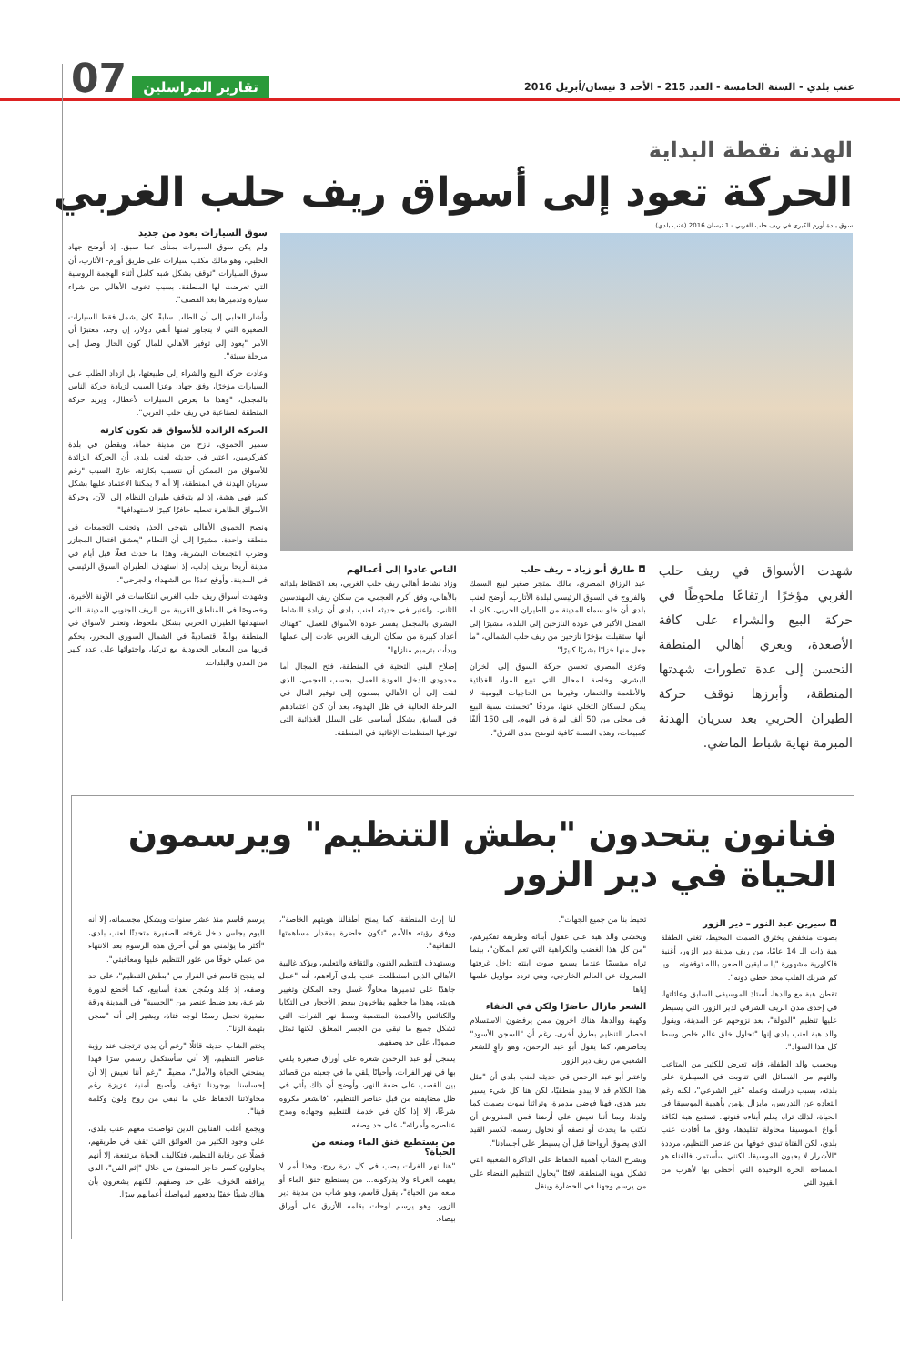عنب بلدي - السنة الخامسة - العدد 215 - الأحد 3 نيسان/أبريل 2016
07 تقارير المراسلين
الهدنة نقطة البداية
الحركة تعود إلى أسواق ريف حلب الغربي
سوق بلدة أورم الكبرى في ريف حلب الغربي - 1 نيسان 2016 (عنب بلدي)
شهدت الأسواق في ريف حلب الغربي مؤخرًا ارتفاعًا ملحوظًا في حركة البيع والشراء على كافة الأصعدة، ويعزي أهالي المنطقة التحسن إلى عدة تطورات شهدتها المنطقة، وأبرزها توقف حركة الطيران الحربي بعد سريان الهدنة المبرمة نهاية شباط الماضي.
◘ طارق أبو زياد – ريف حلب
عبد الرزاق المصري، مالك لمتجر صغير لبيع السمك والفروج في السوق الرئيسي لبلدة الأتارب، أوضح لعنب بلدي أن خلو سماء المدينة من الطيران الحربي، كان له الفضل الأكبر في عودة النازحين إلى البلدة، مشيرًا إلى أنها استقبلت مؤخرًا نازحين من ريف حلب الشمالي، "ما جعل منها خزانًا بشريًا كبيرًا".
وعزى المصري تحسن حركة السوق إلى الخزان البشري، وخاصة المحال التي تبيع المواد الغذائية والأطعمة والخضار، وغيرها من الحاجيات اليومية، لا يمكن للسكان التخلي عنها، مردفًا "تحسنت نسبة البيع في محلي من 50 ألف ليرة في اليوم، إلى 150 ألفًا كمبيعات، وهذه النسبة كافية لتوضح مدى الفرق".
الناس عادوا إلى أعمالهم
وزاد نشاط أهالي ريف حلب الغربي، بعد اكتظاظ بلداته بالأهالي، وفق أكرم العجمي، من سكان ريف المهندسين الثاني، واعتبر في حديثه لعنب بلدي أن زيادة النشاط البشري بالمجمل يفسر عودة الأسواق للعمل، "فهناك أعداد كبيرة من سكان الريف الغربي عادت إلى عملها وبدأت بترميم منازلها".
إصلاح البنى التحتية في المنطقة، فتح المجال أما محدودي الدخل للعودة للعمل، بحسب العجمي، الذي لفت إلى أن الأهالي يسعون إلى توفير المال في المرحلة الحالية في ظل الهدوء، بعد أن كان اعتمادهم في السابق بشكل أساسي على السلل الغذائية التي توزعها المنظمات الإغاثية في المنطقة.
سوق السيارات يعود من جديد
ولم يكن سوق السيارات بمنأى عما سبق، إذ أوضح جهاد الحلبي، وهو مالك مكتب سيارات على طريق أورم- الأتارب، أن سوق السيارات "توقف بشكل شبه كامل أثناء الهجمة الروسية التي تعرضت لها المنطقة، بسبب تخوف الأهالي من شراء سيارة وتدميرها بعد القصف".
وأشار الحلبي إلى أن الطلب سابقًا كان يشمل فقط السيارات الصغيرة التي لا يتجاوز ثمنها ألفي دولار، إن وجد، معتبرًا أن الأمر "يعود إلى توفير الأهالي للمال كون الحال وصل إلى مرحلة سيئة".
وعادت حركة البيع والشراء إلى طبيعتها، بل ازداد الطلب على السيارات مؤخرًا، وفق جهاد، وعزا السبب لزيادة حركة الناس بالمجمل، "وهذا ما يعرض السيارات لأعطال، ويزيد حركة المنطقة الصناعية في ريف حلب الغربي".
الحركة الزائدة للأسواق قد تكون كارثة
سمير الحموي، نازح من مدينة حماة، ويقطن في بلدة كفركرمين، اعتبر في حديثه لعنب بلدي أن الحركة الزائدة للأسواق من الممكن أن تتسبب بكارثة، عازيًا السبب "رغم سريان الهدنة في المنطقة، إلا أنه لا يمكننا الاعتماد عليها بشكل كبير فهي هشة، إذ لم يتوقف طيران النظام إلى الآن، وحركة الأسواق الظاهرة تعطيه حافزًا كبيرًا لاستهدافها".
ونصح الحموي الأهالي بتوخي الحذر وتجنب التجمعات في منطقة واحدة، مشيرًا إلى أن النظام "يعشق افتعال المجازر وضرب التجمعات البشرية، وهذا ما حدث فعلًا قبل أيام في مدينة أريحا بريف إدلب، إذ استهدف الطيران السوق الرئيسي في المدينة، وأوقع عددًا من الشهداء والجرحى".
وشهدت أسواق ريف حلب الغربي انتكاسات في الآونة الأخيرة، وخصوصًا في المناطق القريبة من الريف الجنوبي للمدينة، التي استهدفها الطيران الحربي بشكل ملحوظ، وتعتبر الأسواق في المنطقة بوابةً اقتصاديةً في الشمال السوري المحرر، بحكم قربها من المعابر الحدودية مع تركيا، واحتوائها على عدد كبير من المدن والبلدات.
فنانون يتحدون "بطش التنظيم" ويرسمون الحياة في دير الزور
◘ سيرين عبد النور – دير الزور
بصوت منخفض يخترق الصمت المحيط، تغني الطفلة هبة ذات الـ 14 عامًا، من ريف مدينة دير الزور، أغنية فلكلورية مشهورة "يا سايقين الضعن بالله توقفونه... ويا كم شريك القلب محد خطى دونه".
تقطن هبة مع والدها، أستاذ الموسيقى السابق وعائلتها، في إحدى مدن الريف الشرقي لدير الزور، التي يسيطر عليها تنظيم "الدولة"، بعد نزوحهم عن المدينة، ويقول والد هبة لعنب بلدي إنها "تحاول خلق عالم خاص وسط كل هذا السواد".
وبحسب والد الطفلة، فإنه تعرض للكثير من المتاعب والتهم من الفصائل التي تناوبت في السيطرة على بلدته، بسبب دراسته وعمله "غير الشرعي"، لكنه رغم ابتعاده عن التدريس، مايزال يؤمن بأهمية الموسيقا في الحياة، لذلك تراه يعلم أبناءه فنونها. تستمع هبة لكافة أنواع الموسيقا محاولة تقليدها، وفق ما أفادت عنب بلدي، لكن الفتاة تبدي خوفها من عناصر التنظيم، مرددة "الأشرار لا يحبون الموسيقا، لكنني سأستمر، فالغناء هو المساحة الحرة الوحيدة التي أحظى بها لأهرب من القيود التي
تحيط بنا من جميع الجهات".
ويخشى والد هبة على عقول أبنائه وطريقة تفكيرهم، "من كل هذا الغضب والكراهية التي تعم المكان"، بينما تراه مبتسمًا عندما يسمع صوت ابنته داخل غرفتها المعزولة عن العالم الخارجي، وهي تردد مواويل علمها إياها.
الشعر مازال حاضرًا ولكن في الخفاء
وكهبة ووالدها، هناك آخرون ممن يرفضون الاستسلام لحصار التنظيم بطرق أخرى، رغم أن "السجن الأسود" يحاصرهم، كما يقول أبو عبد الرحمن، وهو راوٍ للشعر الشعبي من ريف دير الزور.
واعتبر أبو عبد الرحمن في حديثه لعنب بلدي أن "مثل هذا الكلام قد لا يبدو منطقيًا، لكن هنا كل شيء يسير بغير هدى، فهنا فوضى مدمرة، وتراثنا نموت بصمت كما ولدنا، وبما أننا نعيش على أرضنا فمن المفروض أن نكتب ما يحدث أو نصفه أو نحاول رسمه، لكسر القيد الذي يطوق أرواحنا قبل أن يسيطر على أجسادنا".
ويشرح الشاب أهمية الحفاظ على الذاكرة الشعبية التي تشكل هوية المنطقة، لافتًا "يحاول التنظيم القضاء على من يرسم وجهنا في الحضارة وينقل
لنا إرث المنطقة، كما يمنح أطفالنا هويتهم الخاصة"، ووفق رؤيته فالأمم "تكون حاضرة بمقدار مساهمتها الثقافية".
ويستهدف التنظيم الفنون والثقافة والتعليم، ويؤكد غالبية الأهالي الذين استطلعت عنب بلدي آراءهم، أنه "عمل جاهدًا على تدميرها محاولًا غسل وجه المكان وتغيير هويته، وهذا ما جعلهم يفاخرون ببعض الأحجار في التكايا والكنائس والأعمدة المنتصبة وسط نهر الفرات، التي تشكل جميع ما تبقى من الجسر المعلق، لكنها تمثل صمودًا، على حد وصفهم.
يسجل أبو عبد الرحمن شعره على أوراق صغيرة يلقي بها في نهر الفرات، وأحيانًا يلقي ما في جعبته من قصائد بين القصب على ضفة النهر، وأوضح أن ذلك يأتي في ظل مضايقته من قبل عناصر التنظيم، "فالشعر مكروه شرعًا، إلا إذا كان في خدمة التنظيم وجهاده ومدح عناصره وأمرائه"، على حد وصفه.
من يستطيع خنق الماء ومنعه من الحياة؟
"هنا نهر الفرات يصب في كل ذرة روح، وهذا أمر لا يفهمه الغرباء ولا يدركونه... من يستطيع خنق الماء أو منعه من الحياة"، يقول قاسم، وهو شاب من مدينة دير الزور، وهو يرسم لوحات بقلمه الأزرق على أوراق بيضاء.
يرسم قاسم منذ عشر سنوات ويشكل مجسماته، إلا أنه اليوم يجلس داخل غرفته الصغيرة متحدثًا لعنب بلدي، "أكثر ما يؤلمني هو أني أحرق هذه الرسوم بعد الانتهاء من عملي خوفًا من عثور التنظيم عليها ومعاقبتي".
لم ينجح قاسم في الفرار من "بطش التنظيم"، على حد وصفه، إذ جُلد وسُجن لعدة أسابيع، كما أخضع لدورة شرعية، بعد ضبط عنصر من "الحسبة" في المدينة ورقة صغيرة تحمل رسمًا لوجه فتاة، ويشير إلى أنه "سجن بتهمة الزنا".
يختم الشاب حديثه قائلًا "رغم أن يدي ترتجف عند رؤية عناصر التنظيم، إلا أني سأستكمل رسمي سرًا فهذا يمنحني الحياة والأمل"، مضيفًا "رغم أننا نعيش إلا أن إحساسنا بوجودنا توقف وأصبح أمنية عزيزة رغم محاولاتنا الحفاظ على ما تبقى من روح ولون وكلمة فينا".
ويجمع أغلب الفنانين الذين تواصلت معهم عنب بلدي، على وجود الكثير من العوائق التي تقف في طريقهم، فضلًا عن رقابة التنظيم، فتكاليف الحياة مرتفعة، إلا أنهم يحاولون كسر حاجز الممنوع من خلال "إثم الفن"، الذي يرافقه الخوف، على حد وصفهم، لكنهم يشعرون بأن هناك شيئًا خفيًا يدفعهم لمواصلة أعمالهم سرًا.